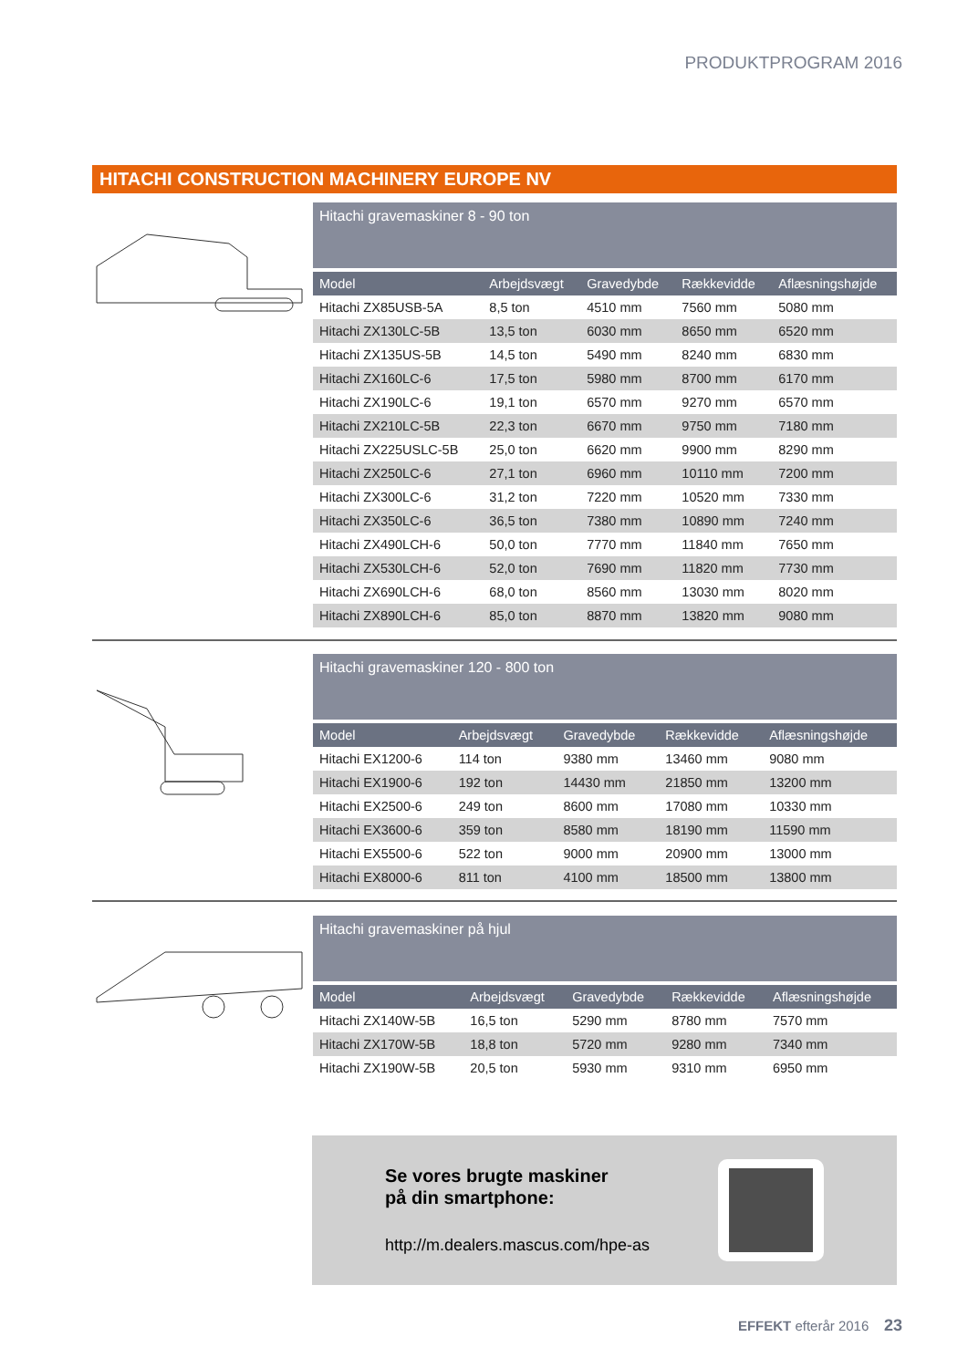PRODUKTPROGRAM 2016
HITACHI CONSTRUCTION MACHINERY EUROPE NV
Hitachi gravemaskiner 8 - 90 ton
| Model | Arbejdsvægt | Gravedybde | Rækkevidde | Aflæsningshøjde |
| --- | --- | --- | --- | --- |
| Hitachi ZX85USB-5A | 8,5 ton | 4510 mm | 7560 mm | 5080 mm |
| Hitachi ZX130LC-5B | 13,5 ton | 6030 mm | 8650 mm | 6520 mm |
| Hitachi ZX135US-5B | 14,5 ton | 5490 mm | 8240 mm | 6830 mm |
| Hitachi ZX160LC-6 | 17,5 ton | 5980 mm | 8700 mm | 6170 mm |
| Hitachi ZX190LC-6 | 19,1 ton | 6570 mm | 9270 mm | 6570 mm |
| Hitachi ZX210LC-5B | 22,3 ton | 6670 mm | 9750 mm | 7180 mm |
| Hitachi ZX225USLC-5B | 25,0 ton | 6620 mm | 9900 mm | 8290 mm |
| Hitachi ZX250LC-6 | 27,1 ton | 6960 mm | 10110 mm | 7200 mm |
| Hitachi ZX300LC-6 | 31,2 ton | 7220 mm | 10520 mm | 7330 mm |
| Hitachi ZX350LC-6 | 36,5 ton | 7380 mm | 10890 mm | 7240 mm |
| Hitachi ZX490LCH-6 | 50,0 ton | 7770 mm | 11840 mm | 7650 mm |
| Hitachi ZX530LCH-6 | 52,0 ton | 7690 mm | 11820 mm | 7730 mm |
| Hitachi ZX690LCH-6 | 68,0 ton | 8560 mm | 13030 mm | 8020 mm |
| Hitachi ZX890LCH-6 | 85,0 ton | 8870 mm | 13820 mm | 9080 mm |
Hitachi gravemaskiner 120 - 800 ton
| Model | Arbejdsvægt | Gravedybde | Rækkevidde | Aflæsningshøjde |
| --- | --- | --- | --- | --- |
| Hitachi EX1200-6 | 114 ton | 9380 mm | 13460 mm | 9080 mm |
| Hitachi EX1900-6 | 192 ton | 14430 mm | 21850 mm | 13200 mm |
| Hitachi EX2500-6 | 249 ton | 8600 mm | 17080 mm | 10330 mm |
| Hitachi EX3600-6 | 359 ton | 8580 mm | 18190 mm | 11590 mm |
| Hitachi EX5500-6 | 522 ton | 9000 mm | 20900 mm | 13000 mm |
| Hitachi EX8000-6 | 811 ton | 4100 mm | 18500 mm | 13800 mm |
Hitachi gravemaskiner på hjul
| Model | Arbejdsvægt | Gravedybde | Rækkevidde | Aflæsningshøjde |
| --- | --- | --- | --- | --- |
| Hitachi ZX140W-5B | 16,5 ton | 5290 mm | 8780 mm | 7570 mm |
| Hitachi ZX170W-5B | 18,8 ton | 5720 mm | 9280 mm | 7340 mm |
| Hitachi ZX190W-5B | 20,5 ton | 5930 mm | 9310 mm | 6950 mm |
Se vores brugte maskiner
på din smartphone:
http://m.dealers.mascus.com/hpe-as
EFFEKT efterår 2016 23